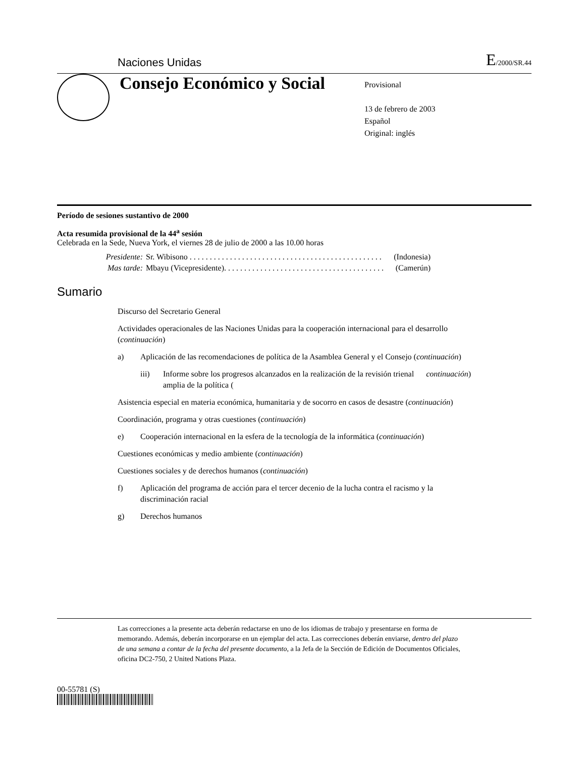Naciones Unidas E/2000/SR.44
Consejo Económico y Social
Provisional
13 de febrero de 2003
Español
Original: inglés
Período de sesiones sustantivo de 2000
Acta resumida provisional de la 44<sup>a</sup> sesión
Celebrada en la Sede, Nueva York, el viernes 28 de julio de 2000 a las 10.00 horas
Presidente: Sr. Wibisono . . . . . . . . . . . . . . . . . . . . . . . . . . . . . . . . . . . . . . . . . . . . . . . . (Indonesia)
Mas tarde: Mbayu (Vicepresidente). . . . . . . . . . . . . . . . . . . . . . . . . . . . . . . . . . . . . . . . (Camerún)
Sumario
Discurso del Secretario General
Actividades operacionales de las Naciones Unidas para la cooperación internacional para el desarrollo (continuación)
a) Aplicación de las recomendaciones de política de la Asamblea General y el Consejo (continuación)
iii) Informe sobre los progresos alcanzados en la realización de la revisión trienal amplia de la política (continuación)
Asistencia especial en materia económica, humanitaria y de socorro en casos de desastre (continuación)
Coordinación, programa y otras cuestiones (continuación)
e) Cooperación internacional en la esfera de la tecnología de la informática (continuación)
Cuestiones económicas y medio ambiente (continuación)
Cuestiones sociales y de derechos humanos (continuación)
f) Aplicación del programa de acción para el tercer decenio de la lucha contra el racismo y la discriminación racial
g) Derechos humanos
Las correcciones a la presente acta deberán redactarse en uno de los idiomas de trabajo y presentarse en forma de memorando. Además, deberán incorporarse en un ejemplar del acta. Las correcciones deberán enviarse, dentro del plazo de una semana a contar de la fecha del presente documento, a la Jefa de la Sección de Edición de Documentos Oficiales, oficina DC2-750, 2 United Nations Plaza.
00-55781 (S)